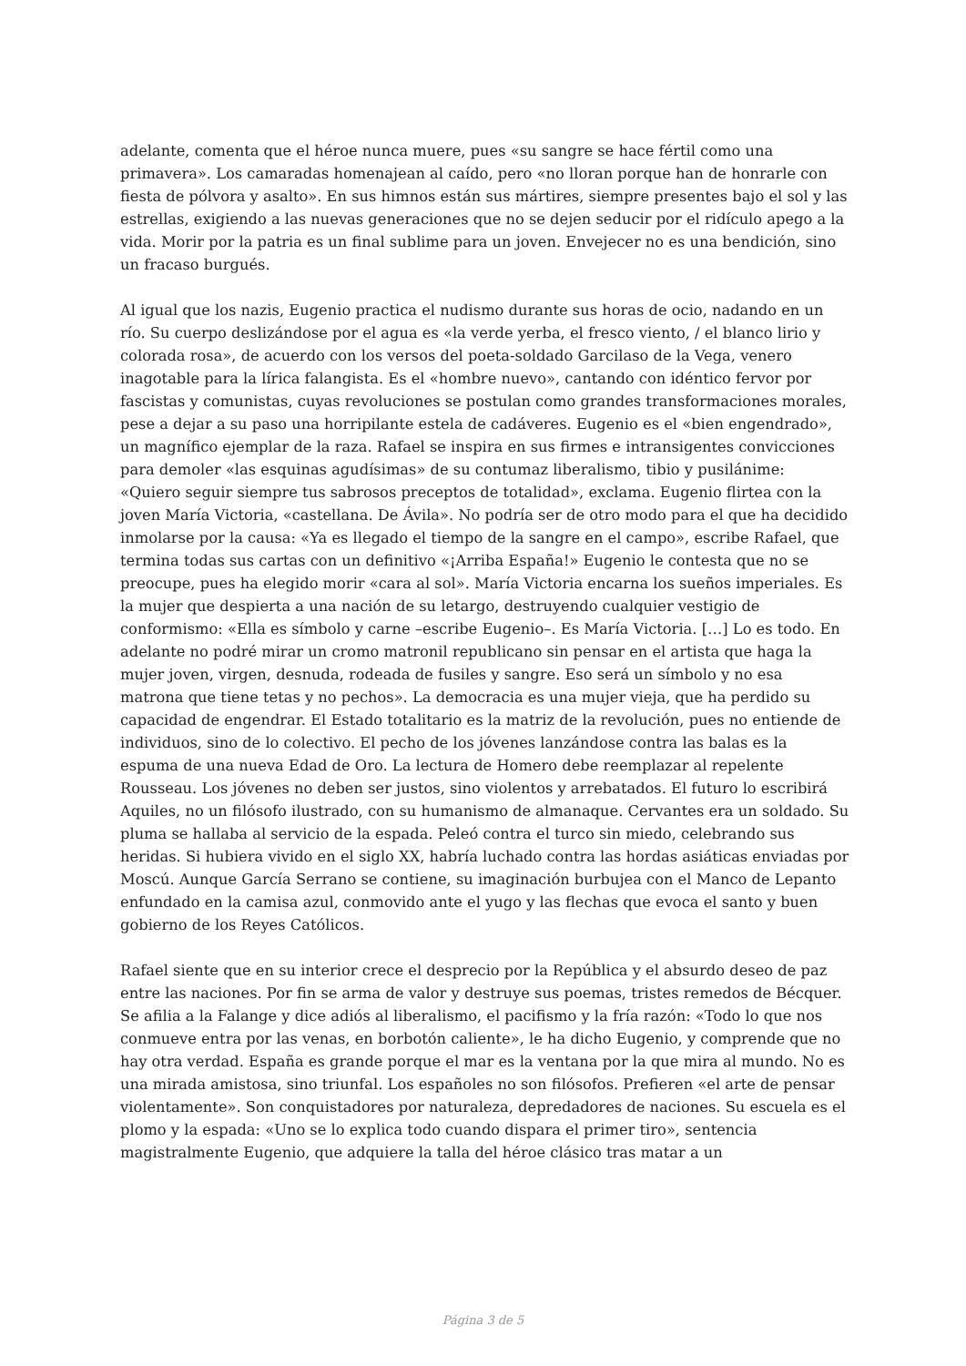adelante, comenta que el héroe nunca muere, pues «su sangre se hace fértil como una primavera». Los camaradas homenajean al caído, pero «no lloran porque han de honrarle con fiesta de pólvora y asalto». En sus himnos están sus mártires, siempre presentes bajo el sol y las estrellas, exigiendo a las nuevas generaciones que no se dejen seducir por el ridículo apego a la vida. Morir por la patria es un final sublime para un joven. Envejecer no es una bendición, sino un fracaso burgués.
Al igual que los nazis, Eugenio practica el nudismo durante sus horas de ocio, nadando en un río. Su cuerpo deslizándose por el agua es «la verde yerba, el fresco viento, / el blanco lirio y colorada rosa», de acuerdo con los versos del poeta-soldado Garcilaso de la Vega, venero inagotable para la lírica falangista. Es el «hombre nuevo», cantando con idéntico fervor por fascistas y comunistas, cuyas revoluciones se postulan como grandes transformaciones morales, pese a dejar a su paso una horripilante estela de cadáveres. Eugenio es el «bien engendrado», un magnífico ejemplar de la raza. Rafael se inspira en sus firmes e intransigentes convicciones para demoler «las esquinas agudísimas» de su contumaz liberalismo, tibio y pusilánime: «Quiero seguir siempre tus sabrosos preceptos de totalidad», exclama. Eugenio flirtea con la joven María Victoria, «castellana. De Ávila». No podría ser de otro modo para el que ha decidido inmolarse por la causa: «Ya es llegado el tiempo de la sangre en el campo», escribe Rafael, que termina todas sus cartas con un definitivo «¡Arriba España!» Eugenio le contesta que no se preocupe, pues ha elegido morir «cara al sol». María Victoria encarna los sueños imperiales. Es la mujer que despierta a una nación de su letargo, destruyendo cualquier vestigio de conformismo: «Ella es símbolo y carne –escribe Eugenio–. Es María Victoria. […] Lo es todo. En adelante no podré mirar un cromo matronil republicano sin pensar en el artista que haga la mujer joven, virgen, desnuda, rodeada de fusiles y sangre. Eso será un símbolo y no esa matrona que tiene tetas y no pechos». La democracia es una mujer vieja, que ha perdido su capacidad de engendrar. El Estado totalitario es la matriz de la revolución, pues no entiende de individuos, sino de lo colectivo. El pecho de los jóvenes lanzándose contra las balas es la espuma de una nueva Edad de Oro. La lectura de Homero debe reemplazar al repelente Rousseau. Los jóvenes no deben ser justos, sino violentos y arrebatados. El futuro lo escribirá Aquiles, no un filósofo ilustrado, con su humanismo de almanaque. Cervantes era un soldado. Su pluma se hallaba al servicio de la espada. Peleó contra el turco sin miedo, celebrando sus heridas. Si hubiera vivido en el siglo XX, habría luchado contra las hordas asiáticas enviadas por Moscú. Aunque García Serrano se contiene, su imaginación burbujea con el Manco de Lepanto enfundado en la camisa azul, conmovido ante el yugo y las flechas que evoca el santo y buen gobierno de los Reyes Católicos.
Rafael siente que en su interior crece el desprecio por la República y el absurdo deseo de paz entre las naciones. Por fin se arma de valor y destruye sus poemas, tristes remedos de Bécquer. Se afilia a la Falange y dice adiós al liberalismo, el pacifismo y la fría razón: «Todo lo que nos conmueve entra por las venas, en borbotón caliente», le ha dicho Eugenio, y comprende que no hay otra verdad. España es grande porque el mar es la ventana por la que mira al mundo. No es una mirada amistosa, sino triunfal. Los españoles no son filósofos. Prefieren «el arte de pensar violentamente». Son conquistadores por naturaleza, depredadores de naciones. Su escuela es el plomo y la espada: «Uno se lo explica todo cuando dispara el primer tiro», sentencia magistralmente Eugenio, que adquiere la talla del héroe clásico tras matar a un
Página 3 de 5